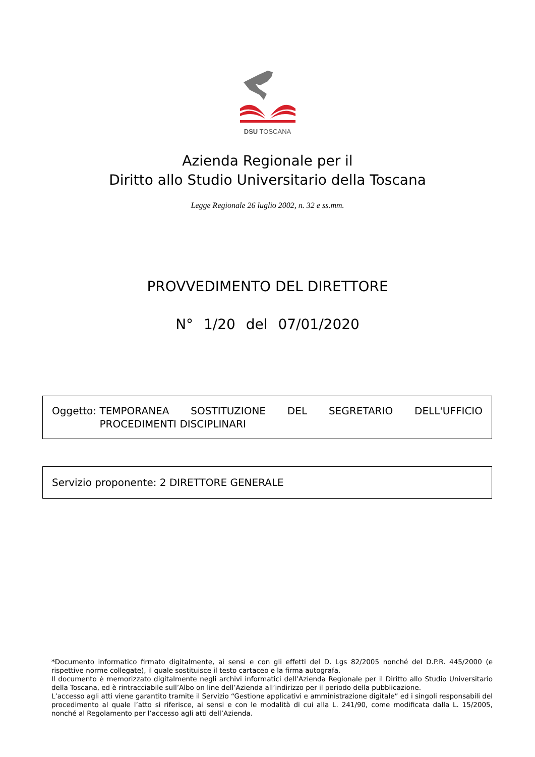DSU TOSCANA
Azienda Regionale per il
Diritto allo Studio Universitario della Toscana
Legge Regionale 26 luglio 2002, n. 32 e ss.mm.
PROVVEDIMENTO DEL DIRETTORE
N° 1/20 del 07/01/2020
Oggetto: TEMPORANEA SOSTITUZIONE DEL SEGRETARIO DELL'UFFICIO PROCEDIMENTI DISCIPLINARI
Servizio proponente: 2 DIRETTORE GENERALE
*Documento informatico firmato digitalmente, ai sensi e con gli effetti del D. Lgs 82/2005 nonché del D.P.R. 445/2000 (e rispettive norme collegate), il quale sostituisce il testo cartaceo e la firma autografa.
Il documento è memorizzato digitalmente negli archivi informatici dell’Azienda Regionale per il Diritto allo Studio Universitario della Toscana, ed è rintracciabile sull’Albo on line dell’Azienda all’indirizzo per il periodo della pubblicazione.
L’accesso agli atti viene garantito tramite il Servizio “Gestione applicativi e amministrazione digitale” ed i singoli responsabili del procedimento al quale l’atto si riferisce, ai sensi e con le modalità di cui alla L. 241/90, come modificata dalla L. 15/2005, nonché al Regolamento per l’accesso agli atti dell’Azienda.